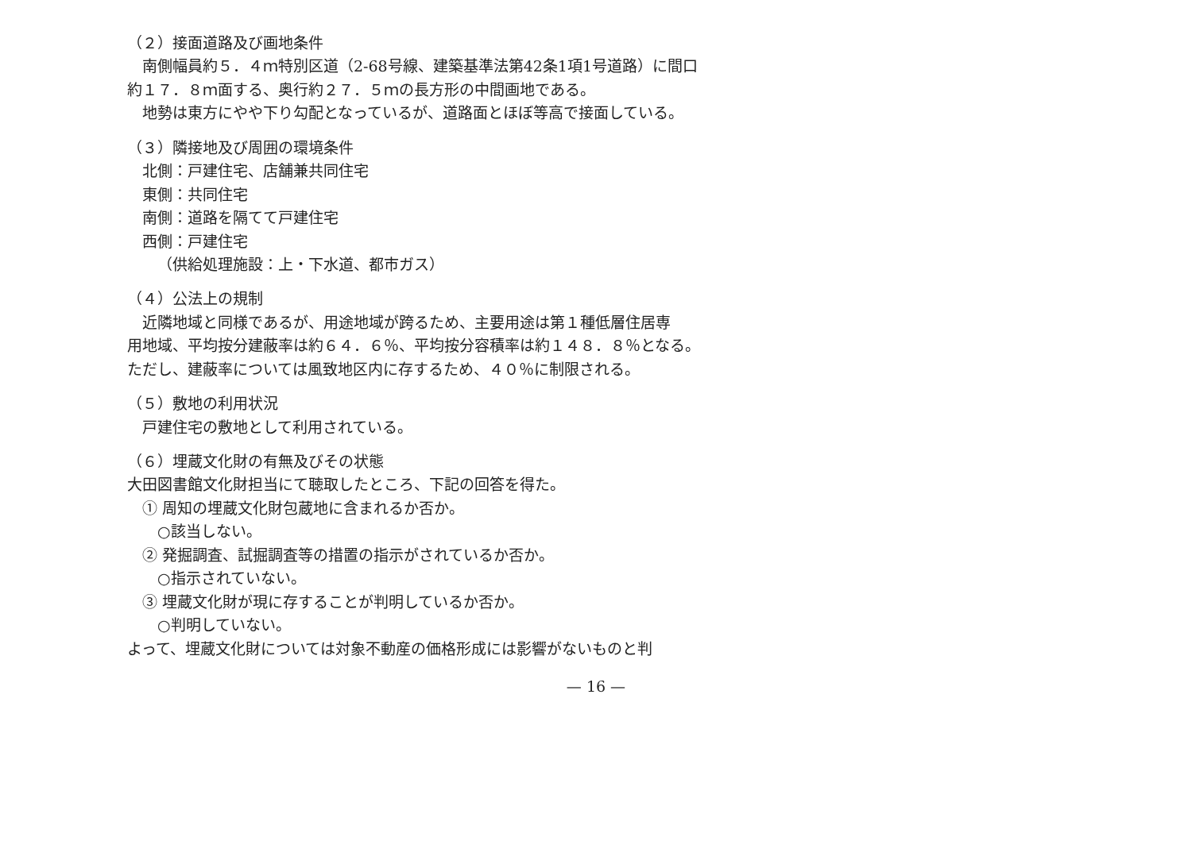（２）接面道路及び画地条件
南側幅員約５．４ｍ特別区道（2-68号線、建築基準法第42条1項1号道路）に間口
約１７．８ｍ面する、奥行約２７．５ｍの長方形の中間画地である。
地勢は東方にやや下り勾配となっているが、道路面とほぼ等高で接面している。
（３）隣接地及び周囲の環境条件
北側：戸建住宅、店舗兼共同住宅
東側：共同住宅
南側：道路を隔てて戸建住宅
西側：戸建住宅
（供給処理施設：上・下水道、都市ガス）
（４）公法上の規制
近隣地域と同様であるが、用途地域が跨るため、主要用途は第１種低層住居専
用地域、平均按分建蔽率は約６４．６％、平均按分容積率は約１４８．８％となる。
ただし、建蔽率については風致地区内に存するため、４０％に制限される。
（５）敷地の利用状況
戸建住宅の敷地として利用されている。
（６）埋蔵文化財の有無及びその状態
大田図書館文化財担当にて聴取したところ、下記の回答を得た。
① 周知の埋蔵文化財包蔵地に含まれるか否か。
○該当しない。
② 発掘調査、試掘調査等の措置の指示がされているか否か。
○指示されていない。
③ 埋蔵文化財が現に存することが判明しているか否か。
○判明していない。
よって、埋蔵文化財については対象不動産の価格形成には影響がないものと判
— 16 —